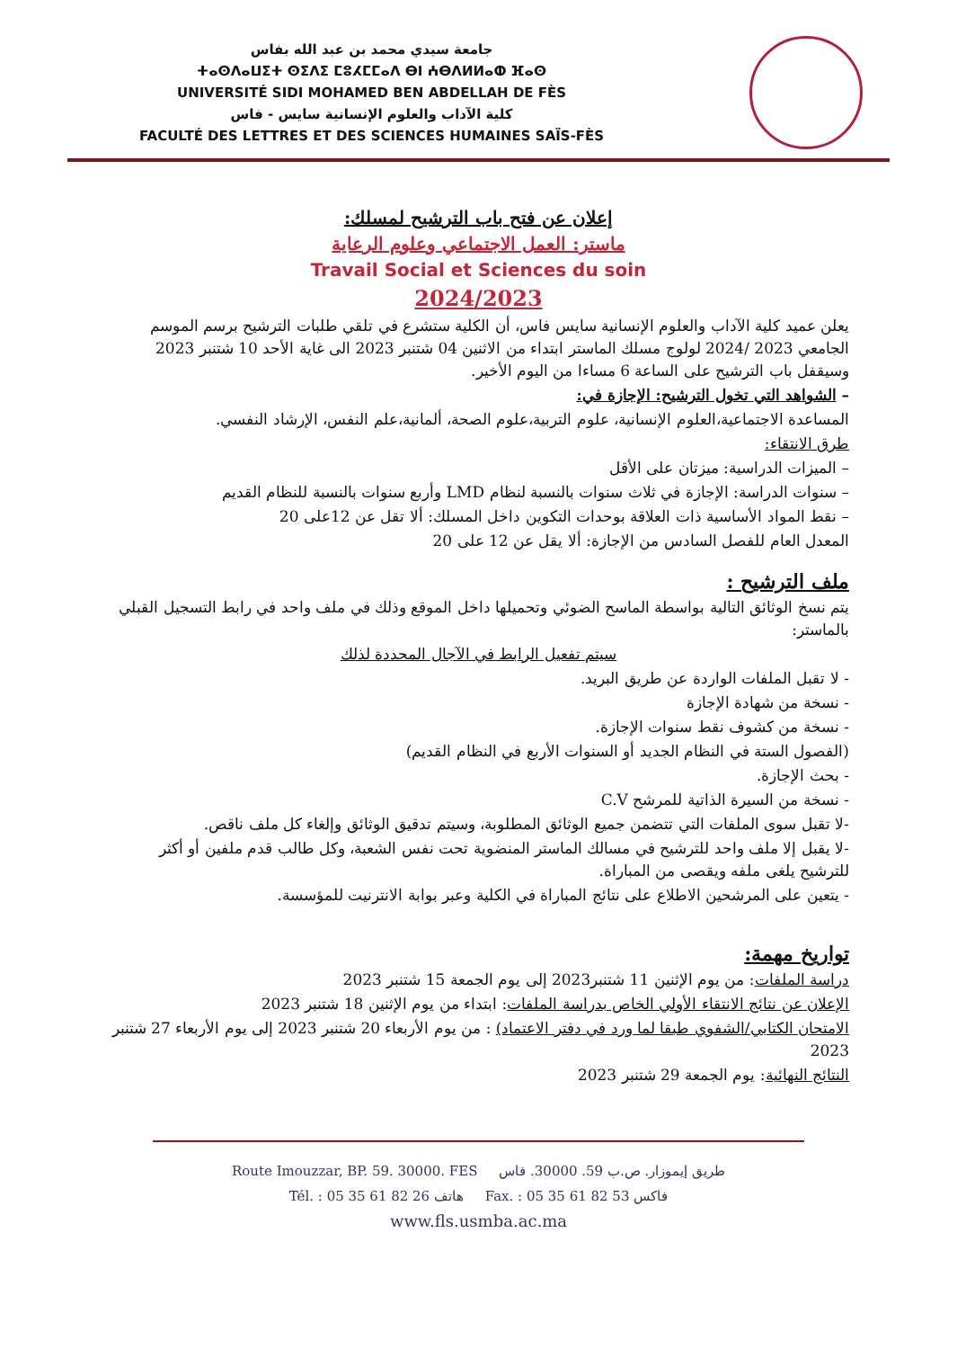جامعة سيدي محمد بن عبد الله بفاس
ⵜⴰⵙⴷⴰⵡⵉⵜ ⵙⵉⴷⵉ ⵎⵓⵃⵎⵎⴰⴷ ⴱⵏ ⵄⴱⴷⵍⵍⴰⵀ ⴼⴰⵙ
UNIVERSITÉ SIDI MOHAMED BEN ABDELLAH DE FÈS
كلية الآداب والعلوم الإنسانية سايس - فاس
FACULTÉ DES LETTRES ET DES SCIENCES HUMAINES SAÏS-FÈS
إعلان عن فتح باب الترشيح لمسلك:
ماستر: العمل الاجتماعي وعلوم الرعاية
Travail Social et Sciences du soin
2024/2023
يعلن عميد كلية الآداب والعلوم الإنسانية سايس فاس، أن الكلية ستشرع في تلقي طلبات الترشيح برسم الموسم الجامعي 2023 /2024 لولوج مسلك الماستر ابتداء من الاثنين 04 شتنبر 2023 الى غاية الأحد 10 شتنبر 2023 وسيقفل باب الترشيح على الساعة 6 مساءا من اليوم الأخير.
– الشواهد التي تخول الترشيح: الإجازة في:
المساعدة الاجتماعية،العلوم الإنسانية، علوم التربية،علوم الصحة، ألمانية،علم النفس، الإرشاد النفسي.
طرق الانتقاء:
– الميزات الدراسية: ميزتان على الأقل
– سنوات الدراسة: الإجازة في ثلاث سنوات بالنسبة لنظام LMD وأربع سنوات بالنسبة للنظام القديم
– نقط المواد الأساسية ذات العلاقة بوحدات التكوين داخل المسلك: ألا تقل عن 12على 20
المعدل العام للفصل السادس من الإجازة: ألا يقل عن 12 على 20
ملف الترشيح :
يتم نسخ الوثائق التالية بواسطة الماسح الضوئي وتحميلها داخل الموقع وذلك في ملف واحد في رابط التسجيل القبلي بالماستر:
سيتم تفعيل الرابط في الآجال المحددة لذلك
- لا تقبل الملفات الواردة عن طريق البريد.
- نسخة من شهادة الإجازة
- نسخة من كشوف نقط سنوات الإجازة.
(الفصول الستة في النظام الجديد أو السنوات الأربع في النظام القديم)
- بحث الإجازة.
- نسخة من السيرة الذاتية للمرشح C.V
-لا تقبل سوى الملفات التي تتضمن جميع الوثائق المطلوبة، وسيتم تدقيق الوثائق وإلغاء كل ملف ناقص.
-لا يقبل إلا ملف واحد للترشيح في مسالك الماستر المنضوية تحت نفس الشعبة، وكل طالب قدم ملفين أو أكثر للترشيح يلغى ملفه ويقصى من المباراة.
- يتعين على المرشحين الاطلاع على نتائج المباراة في الكلية وعبر بوابة الانترنيت للمؤسسة.
تواريخ مهمة:
دراسة الملفات: من يوم الإثنين 11 شتنبر2023 إلى يوم الجمعة 15 شتنبر 2023
الإعلان عن نتائج الانتقاء الأولي الخاص بدراسة الملفات: ابتداء من يوم الإثنين 18 شتنبر 2023
الامتحان الكتابي/الشفوي طبقا لما ورد في دفتر الاعتماد) : من يوم الأربعاء 20 شتنبر 2023 إلى يوم الأربعاء 27 شتنبر 2023
النتائج النهائية: يوم الجمعة 29 شتنبر 2023
Route Imouzzar, BP. 59. 30000. FES طريق إيموزار. ص.ب 59. 30000. فاس
Tél. : 05 35 61 82 26 هاتف Fax. : 05 35 61 82 53 فاكس
www.fls.usmba.ac.ma